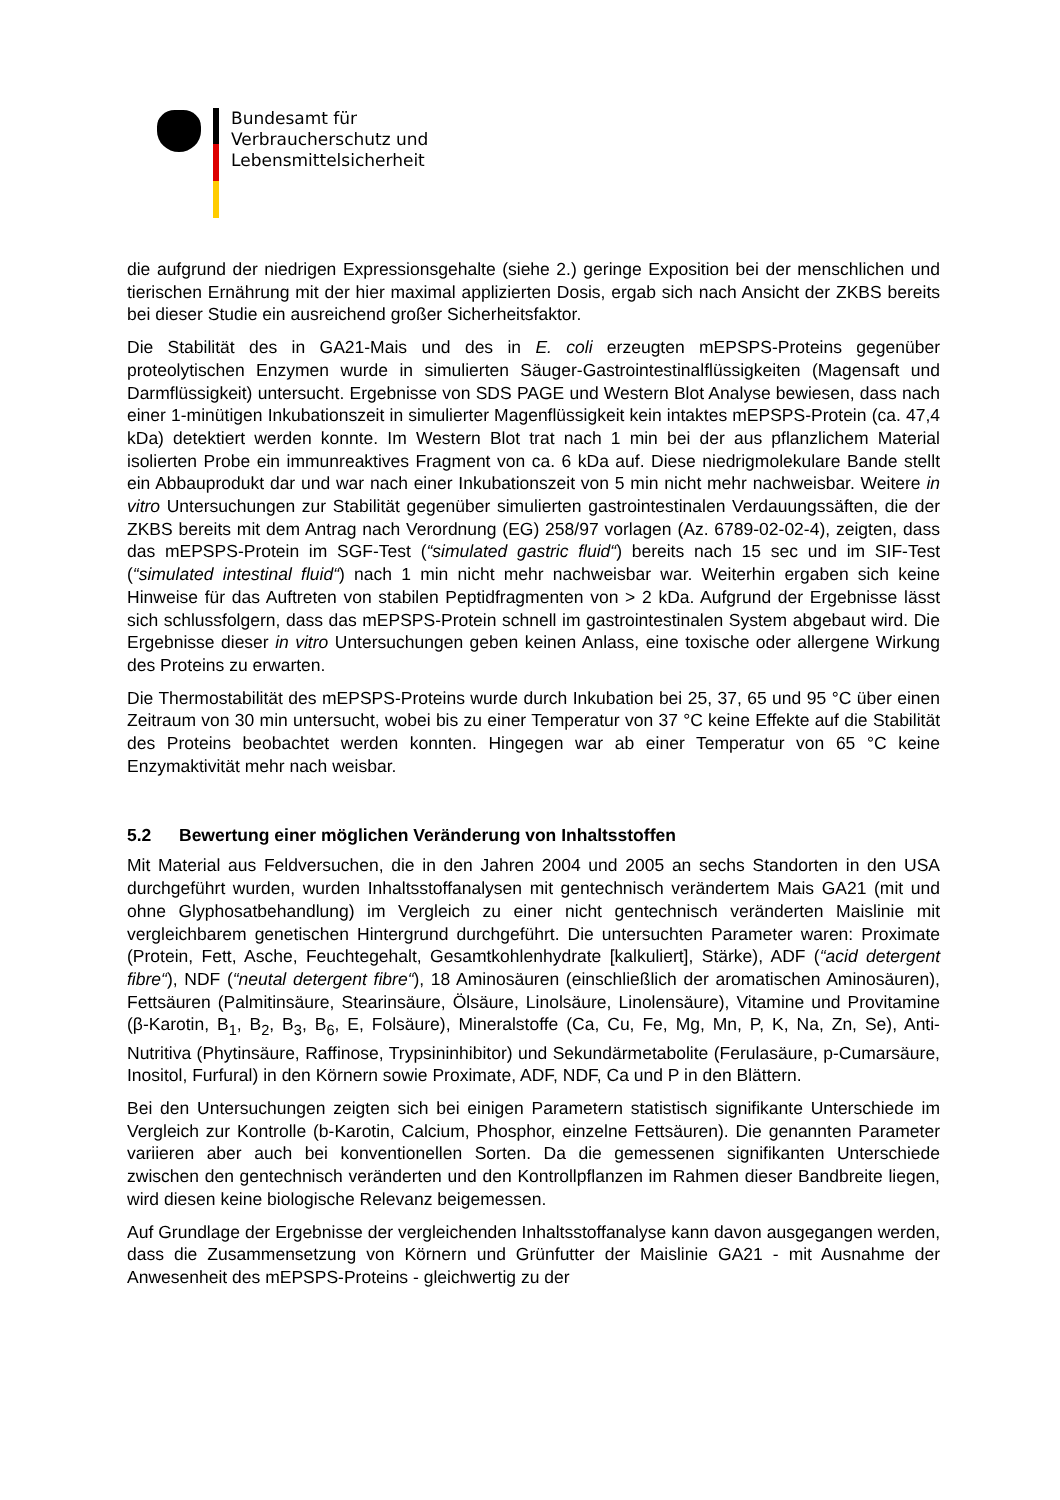Bundesamt für
Verbraucherschutz und
Lebensmittelsicherheit
die aufgrund der niedrigen Expressionsgehalte (siehe 2.) geringe Exposition bei der menschlichen und tierischen Ernährung mit der hier maximal applizierten Dosis, ergab sich nach Ansicht der ZKBS bereits bei dieser Studie ein ausreichend großer Sicherheitsfaktor.
Die Stabilität des in GA21-Mais und des in E. coli erzeugten mEPSPS-Proteins gegenüber proteolytischen Enzymen wurde in simulierten Säuger-Gastrointestinalflüssigkeiten (Magensaft und Darmflüssigkeit) untersucht. Ergebnisse von SDS PAGE und Western Blot Analyse bewiesen, dass nach einer 1-minütigen Inkubationszeit in simulierter Magenflüssigkeit kein intaktes mEPSPS-Protein (ca. 47,4 kDa) detektiert werden konnte. Im Western Blot trat nach 1 min bei der aus pflanzlichem Material isolierten Probe ein immunreaktives Fragment von ca. 6 kDa auf. Diese niedrigmolekulare Bande stellt ein Abbauprodukt dar und war nach einer Inkubationszeit von 5 min nicht mehr nachweisbar. Weitere in vitro Untersuchungen zur Stabilität gegenüber simulierten gastrointestinalen Verdauungssäften, die der ZKBS bereits mit dem Antrag nach Verordnung (EG) 258/97 vorlagen (Az. 6789-02-02-4), zeigten, dass das mEPSPS-Protein im SGF-Test (“simulated gastric fluid“) bereits nach 15 sec und im SIF-Test (“simulated intestinal fluid“) nach 1 min nicht mehr nachweisbar war. Weiterhin ergaben sich keine Hinweise für das Auftreten von stabilen Peptidfragmenten von > 2 kDa. Aufgrund der Ergebnisse lässt sich schlussfolgern, dass das mEPSPS-Protein schnell im gastrointestinalen System abgebaut wird. Die Ergebnisse dieser in vitro Untersuchungen geben keinen Anlass, eine toxische oder allergene Wirkung des Proteins zu erwarten.
Die Thermostabilität des mEPSPS-Proteins wurde durch Inkubation bei 25, 37, 65 und 95 °C über einen Zeitraum von 30 min untersucht, wobei bis zu einer Temperatur von 37 °C keine Effekte auf die Stabilität des Proteins beobachtet werden konnten. Hingegen war ab einer Temperatur von 65 °C keine Enzymaktivität mehr nach weisbar.
5.2 Bewertung einer möglichen Veränderung von Inhaltsstoffen
Mit Material aus Feldversuchen, die in den Jahren 2004 und 2005 an sechs Standorten in den USA durchgeführt wurden, wurden Inhaltsstoffanalysen mit gentechnisch verändertem Mais GA21 (mit und ohne Glyphosatbehandlung) im Vergleich zu einer nicht gentechnisch veränderten Maislinie mit vergleichbarem genetischen Hintergrund durchgeführt. Die untersuchten Parameter waren: Proximate (Protein, Fett, Asche, Feuchtegehalt, Gesamtkohlenhydrate [kalkuliert], Stärke), ADF (“acid detergent fibre“), NDF (“neutal detergent fibre“), 18 Aminosäuren (einschließlich der aromatischen Aminosäuren), Fettsäuren (Palmitinsäure, Stearinsäure, Ölsäure, Linolsäure, Linolensäure), Vitamine und Provitamine (β-Karotin, B<sub>1</sub>, B<sub>2</sub>, B<sub>3</sub>, B<sub>6</sub>, E, Folsäure), Mineralstoffe (Ca, Cu, Fe, Mg, Mn, P, K, Na, Zn, Se), Anti-Nutritiva (Phytinsäure, Raffinose, Trypsininhibitor) und Sekundärmetabolite (Ferulasäure, p-Cumarsäure, Inositol, Furfural) in den Körnern sowie Proximate, ADF, NDF, Ca und P in den Blättern.
Bei den Untersuchungen zeigten sich bei einigen Parametern statistisch signifikante Unterschiede im Vergleich zur Kontrolle (b-Karotin, Calcium, Phosphor, einzelne Fettsäuren). Die genannten Parameter variieren aber auch bei konventionellen Sorten. Da die gemessenen signifikanten Unterschiede zwischen den gentechnisch veränderten und den Kontrollpflanzen im Rahmen dieser Bandbreite liegen, wird diesen keine biologische Relevanz beigemessen.
Auf Grundlage der Ergebnisse der vergleichenden Inhaltsstoffanalyse kann davon ausgegangen werden, dass die Zusammensetzung von Körnern und Grünfutter der Maislinie GA21 - mit Ausnahme der Anwesenheit des mEPSPS-Proteins - gleichwertig zu der